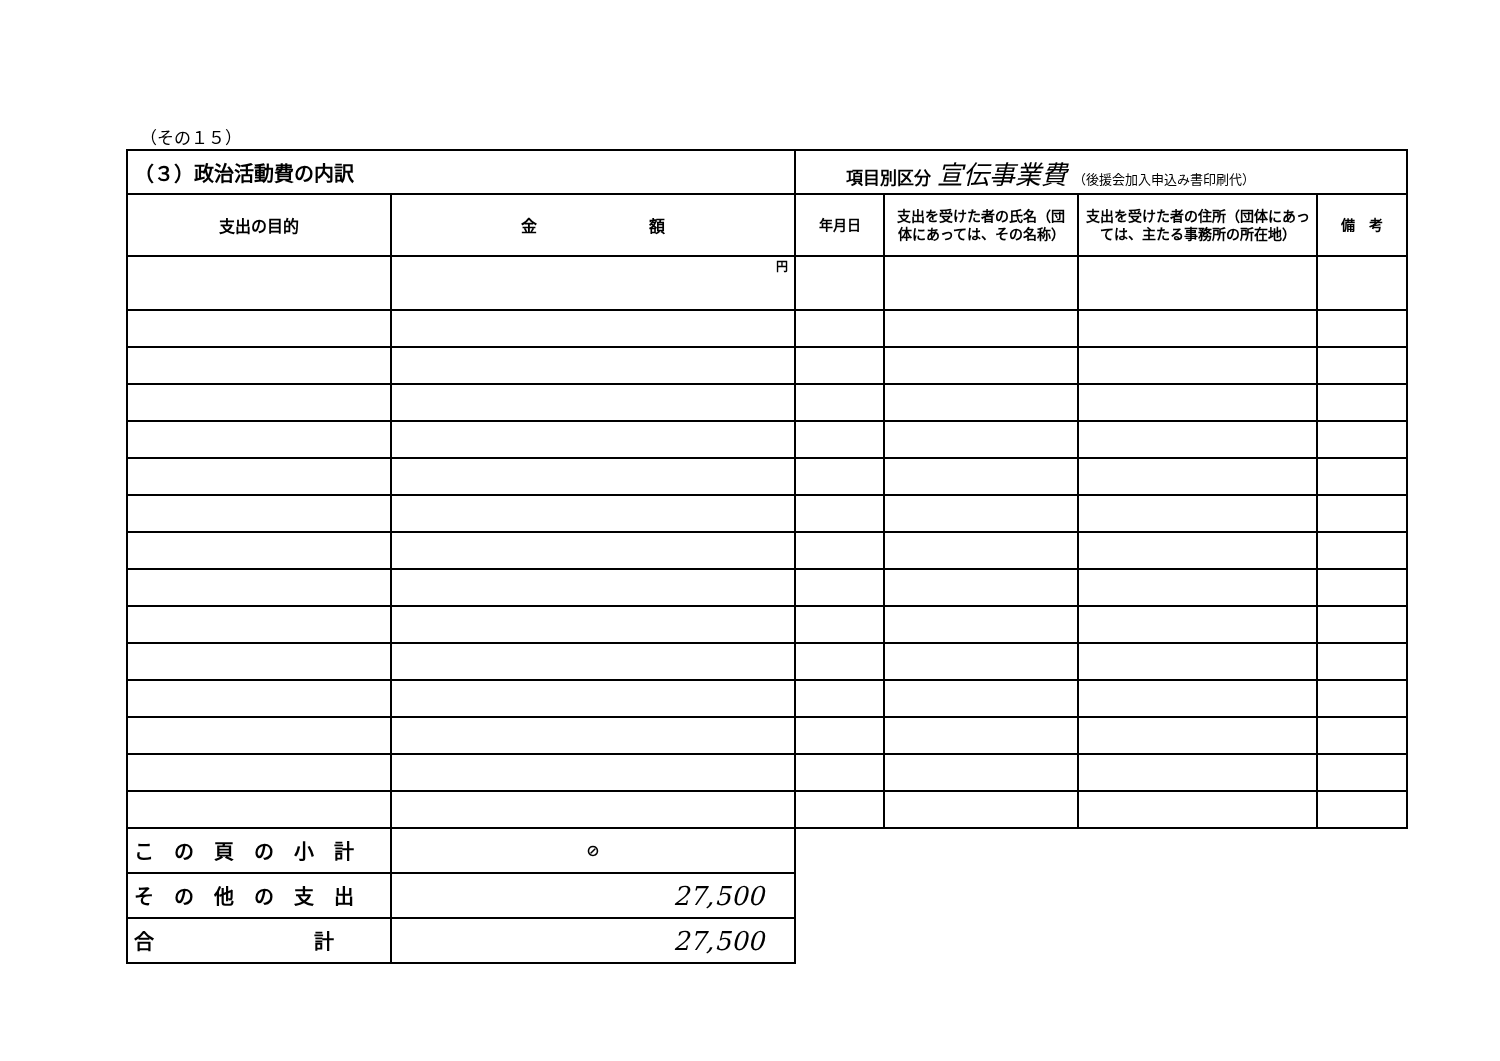（その１５）
| （３）政治活動費の内訳 | | 項目別区分 宣伝事業費 （後援会加入申込み書印刷代） | | | |
| 支出の目的 | 金 額 | 年月日 | 支出を受けた者の氏名（団体にあっては、その名称） | 支出を受けた者の住所（団体にあっては、主たる事務所の所在地） | 備 考 |
| | 円 | | | | |
| この頁の小計 | ⊘ | | | | |
| その他の支出 | 27,500 | | | | |
| 合 計 | 27,500 | | | | |